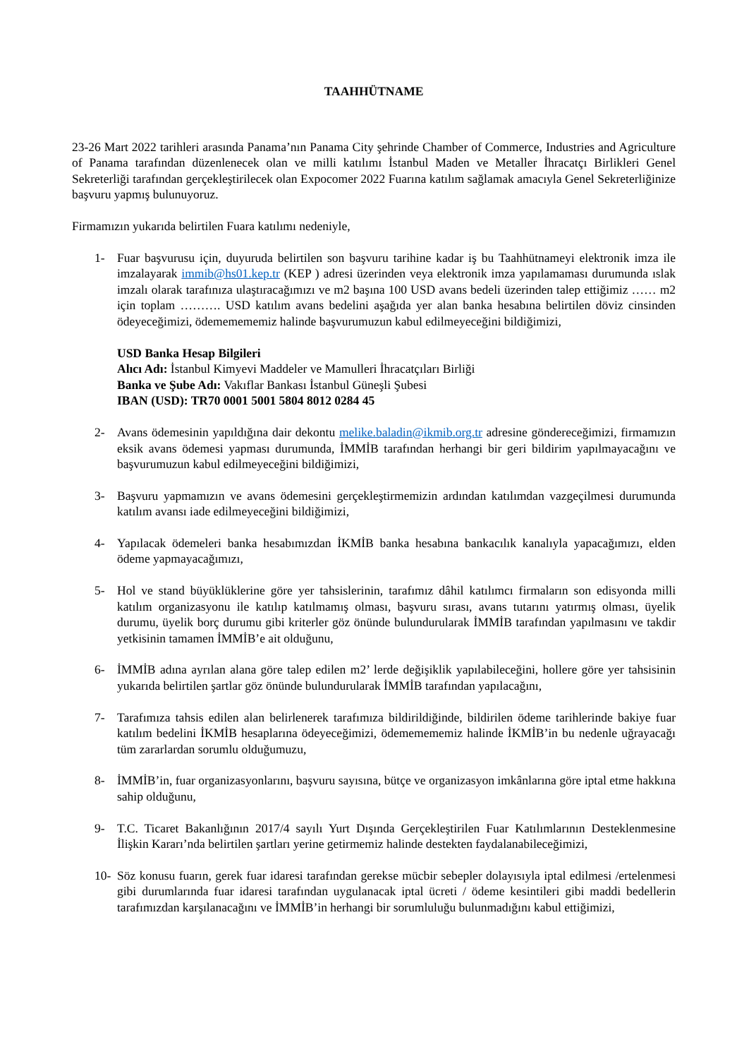TAAHHÜTNAME
23-26 Mart 2022 tarihleri arasında Panama’nın Panama City şehrinde Chamber of Commerce, Industries and Agriculture of Panama tarafından düzenlenecek olan ve milli katılımı İstanbul Maden ve Metaller İhracatçı Birlikleri Genel Sekreterliği tarafından gerçekleştirilecek olan Expocomer 2022 Fuarına katılım sağlamak amacıyla Genel Sekreterliğinize başvuru yapmış bulunuyoruz.
Firmamızın yukarıda belirtilen Fuara katılımı nedeniyle,
1- Fuar başvurusu için, duyuruda belirtilen son başvuru tarihine kadar iş bu Taahhütnameyi elektronik imza ile imzalayarak immib@hs01.kep.tr (KEP ) adresi üzerinden veya elektronik imza yapılamaması durumunda ıslak imzalı olarak tarafınıza ulaştıracağımızı ve m2 başına 100 USD avans bedeli üzerinden talep ettiğimiz …… m2 için toplam ………. USD katılım avans bedelini aşağıda yer alan banka hesabına belirtilen döviz cinsinden ödeyeceğimizi, ödememememiz halinde başvurumuzun kabul edilmeyeceğini bildiğimizi,
USD Banka Hesap Bilgileri
Alıcı Adı: İstanbul Kimyevi Maddeler ve Mamulleri İhracatçıları Birliği
Banka ve Şube Adı: Vakıflar Bankası İstanbul Güneşli Şubesi
IBAN (USD): TR70 0001 5001 5804 8012 0284 45
2- Avans ödemesinin yapıldığına dair dekontu melike.baladin@ikmib.org.tr adresine göndereceğimizi, firmamızın eksik avans ödemesi yapması durumunda, İMMİB tarafından herhangi bir geri bildirim yapılmayacağını ve başvurumuzun kabul edilmeyeceğini bildiğimizi,
3- Başvuru yapmamızın ve avans ödemesini gerçekleştirmemizin ardından katılımdan vazgeçilmesi durumunda katılım avansı iade edilmeyeceğini bildiğimizi,
4- Yapılacak ödemeleri banka hesabımızdan İKMİB banka hesabına bankacılık kanalıyla yapacağımızı, elden ödeme yapmayacağımızı,
5- Hol ve stand büyüklüklerine göre yer tahsislerinin, tarafımız dâhil katılımcı firmaların son edisyonda milli katılım organizasyonu ile katılıp katılmamış olması, başvuru sırası, avans tutarını yatırmış olması, üyelik durumu, üyelik borç durumu gibi kriterler göz önünde bulundurularak İMMİB tarafından yapılmasını ve takdir yetkisinin tamamen İMMİB’e ait olduğunu,
6- İMMİB adına ayrılan alana göre talep edilen m2’ lerde değişiklik yapılabileceğini, hollere göre yer tahsisinin yukarıda belirtilen şartlar göz önünde bulundurularak İMMİB tarafından yapılacağını,
7- Tarafımıza tahsis edilen alan belirlenerek tarafımıza bildirildiğinde, bildirilen ödeme tarihlerinde bakiye fuar katılım bedelini İKMİB hesaplarına ödeyeceğimizi, ödememememiz halinde İKMİB’in bu nedenle uğrayacağı tüm zararlardan sorumlu olduğumuzu,
8- İMMİB’in, fuar organizasyonlarını, başvuru sayısına, bütçe ve organizasyon imkânlarına göre iptal etme hakkına sahip olduğunu,
9- T.C. Ticaret Bakanlığının 2017/4 sayılı Yurt Dışında Gerçekleştirilen Fuar Katılımlarının Desteklenmesine İlişkin Kararı’nda belirtilen şartları yerine getirmemiz halinde destekten faydalanabileceğimizi,
10- Söz konusu fuarın, gerek fuar idaresi tarafından gerekse mücbir sebepler dolayısıyla iptal edilmesi /ertelenmesi gibi durumlarında fuar idaresi tarafından uygulanacak iptal ücreti / ödeme kesintileri gibi maddi bedellerin tarafımızdan karşılanacağını ve İMMİB’in herhangi bir sorumluluğu bulunmadığını kabul ettiğimizi,